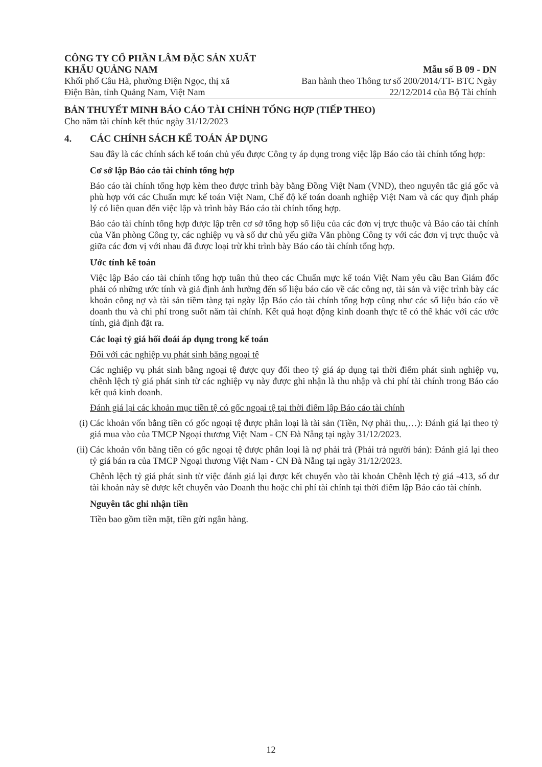CÔNG TY CỔ PHẦN LÂM ĐẶC SẢN XUẤT
KHẨU QUẢNG NAM
Khối phố Câu Hà, phường Điện Ngọc, thị xã
Điện Bàn, tỉnh Quảng Nam, Việt Nam
Mẫu số B 09 - DN
Ban hành theo Thông tư số 200/2014/TT- BTC Ngày
22/12/2014 của Bộ Tài chính
BẢN THUYẾT MINH BÁO CÁO TÀI CHÍNH TỔNG HỢP (TIẾP THEO)
Cho năm tài chính kết thúc ngày 31/12/2023
4. CÁC CHÍNH SÁCH KẾ TOÁN ÁP DỤNG
Sau đây là các chính sách kế toán chủ yếu được Công ty áp dụng trong việc lập Báo cáo tài chính tổng hợp:
Cơ sở lập Báo cáo tài chính tổng hợp
Báo cáo tài chính tổng hợp kèm theo được trình bày bằng Đồng Việt Nam (VND), theo nguyên tắc giá gốc và phù hợp với các Chuẩn mực kế toán Việt Nam, Chế độ kế toán doanh nghiệp Việt Nam và các quy định pháp lý có liên quan đến việc lập và trình bày Báo cáo tài chính tổng hợp.
Báo cáo tài chính tổng hợp được lập trên cơ sở tổng hợp số liệu của các đơn vị trực thuộc và Báo cáo tài chính của Văn phòng Công ty, các nghiệp vụ và số dư chủ yếu giữa Văn phòng Công ty với các đơn vị trực thuộc và giữa các đơn vị với nhau đã được loại trừ khi trình bày Báo cáo tài chính tổng hợp.
Ước tính kế toán
Việc lập Báo cáo tài chính tổng hợp tuân thủ theo các Chuẩn mực kế toán Việt Nam yêu cầu Ban Giám đốc phải có những ước tính và giả định ảnh hưởng đến số liệu báo cáo về các công nợ, tài sản và việc trình bày các khoản công nợ và tài sản tiềm tàng tại ngày lập Báo cáo tài chính tổng hợp cũng như các số liệu báo cáo về doanh thu và chi phí trong suốt năm tài chính. Kết quả hoạt động kinh doanh thực tế có thể khác với các ước tính, giả định đặt ra.
Các loại tỷ giá hối đoái áp dụng trong kế toán
Đối với các nghiệp vụ phát sinh bằng ngoại tệ
Các nghiệp vụ phát sinh bằng ngoại tệ được quy đổi theo tỷ giá áp dụng tại thời điểm phát sinh nghiệp vụ, chênh lệch tỷ giá phát sinh từ các nghiệp vụ này được ghi nhận là thu nhập và chi phí tài chính trong Báo cáo kết quả kinh doanh.
Đánh giá lại các khoản mục tiền tệ có gốc ngoại tệ tại thời điểm lập Báo cáo tài chính
(i) Các khoản vốn bằng tiền có gốc ngoại tệ được phân loại là tài sản (Tiền, Nợ phải thu,…): Đánh giá lại theo tỷ giá mua vào của TMCP Ngoại thương Việt Nam - CN Đà Nẵng tại ngày 31/12/2023.
(ii) Các khoản vốn bằng tiền có gốc ngoại tệ được phân loại là nợ phải trả (Phải trả người bán): Đánh giá lại theo tỷ giá bán ra của TMCP Ngoại thương Việt Nam - CN Đà Nẵng tại ngày 31/12/2023.
Chênh lệch tỷ giá phát sinh từ việc đánh giá lại được kết chuyển vào tài khoản Chênh lệch tỷ giá -413, số dư tài khoản này sẽ được kết chuyển vào Doanh thu hoặc chi phí tài chính tại thời điểm lập Báo cáo tài chính.
Nguyên tắc ghi nhận tiền
Tiền bao gồm tiền mặt, tiền gửi ngân hàng.
12